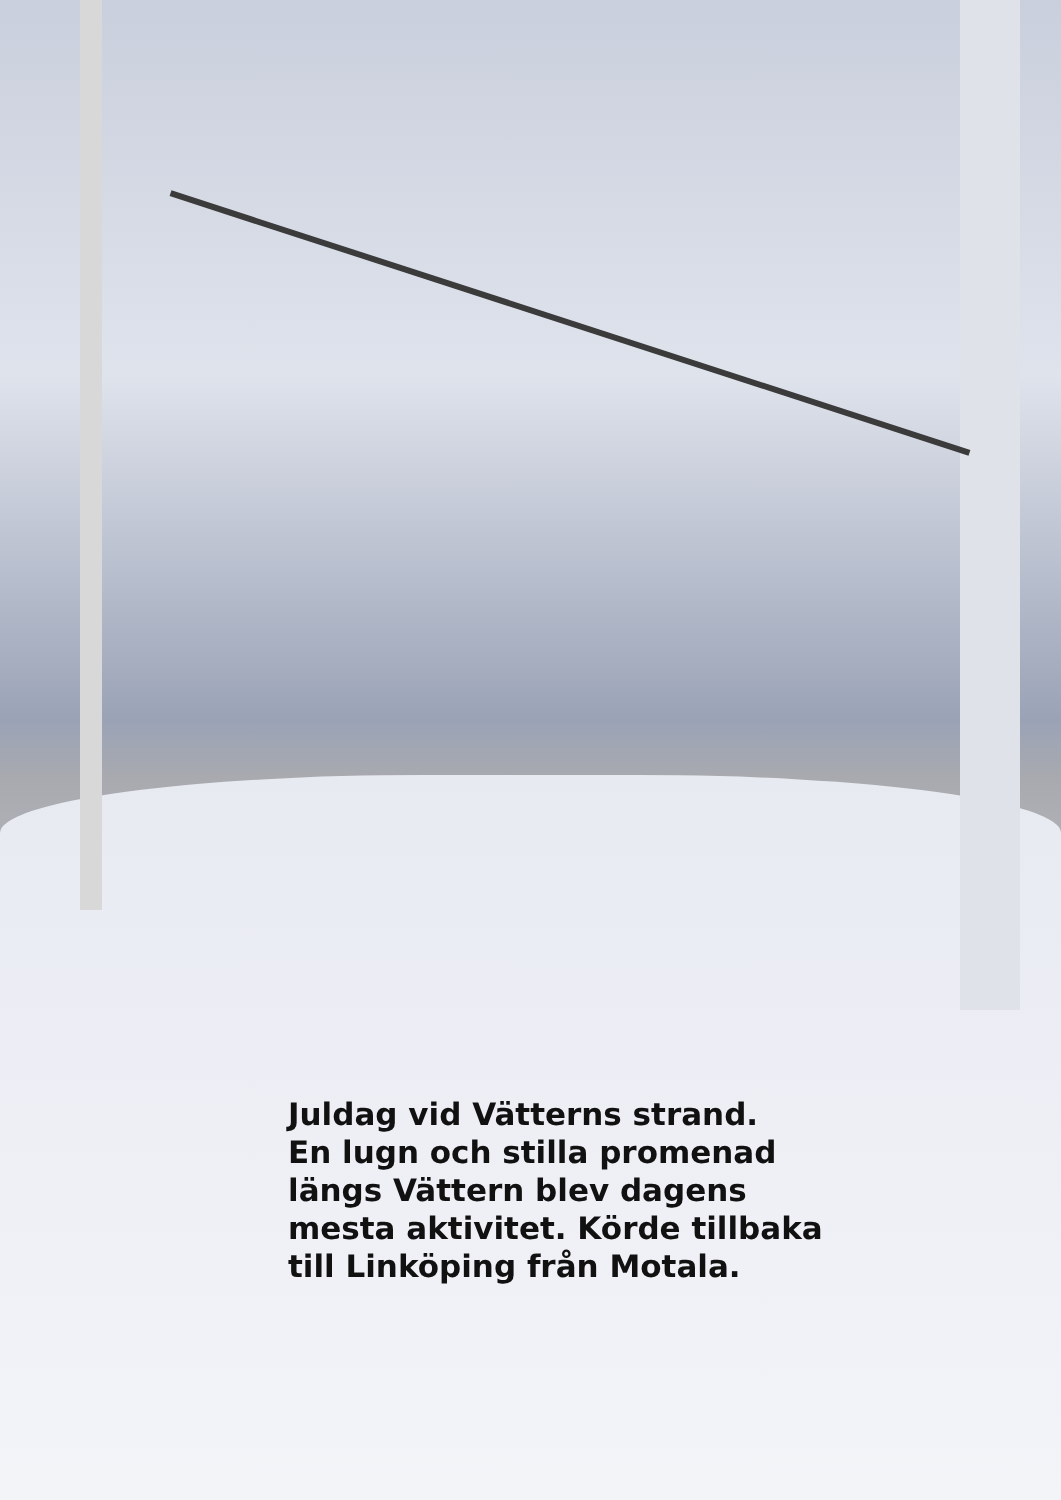Juldag vid Vätterns strand.
En lugn och stilla promenad
längs Vättern blev dagens
mesta aktivitet. Körde tillbaka
till Linköping från Motala.